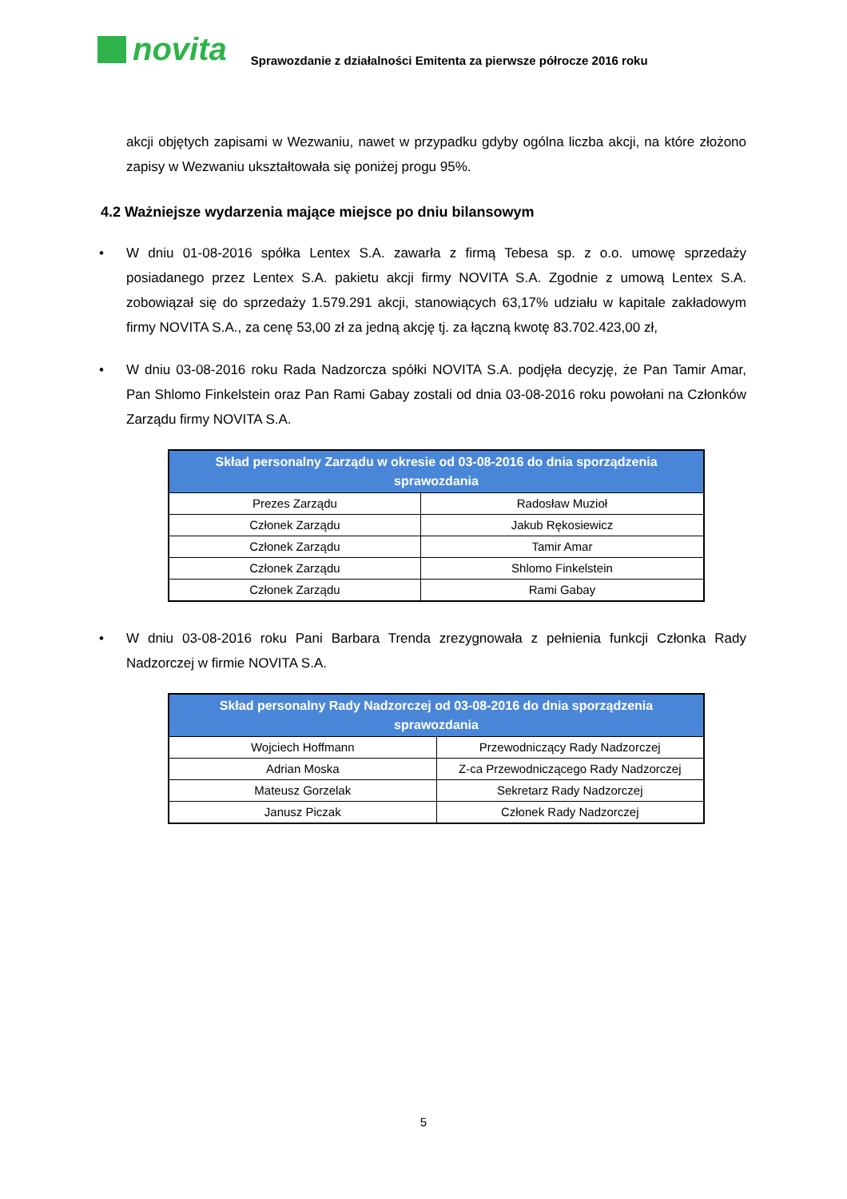novita
Sprawozdanie z działalności Emitenta za pierwsze półrocze 2016 roku
akcji objętych zapisami w Wezwaniu, nawet w przypadku gdyby ogólna liczba akcji, na które złożono zapisy w Wezwaniu ukształtowała się poniżej progu 95%.
4.2 Ważniejsze wydarzenia mające miejsce po dniu bilansowym
• W dniu 01-08-2016 spółka Lentex S.A. zawarła z firmą Tebesa sp. z o.o. umowę sprzedaży posiadanego przez Lentex S.A. pakietu akcji firmy NOVITA S.A. Zgodnie z umową Lentex S.A. zobowiązał się do sprzedaży 1.579.291 akcji, stanowiących 63,17% udziału w kapitale zakładowym firmy NOVITA S.A., za cenę 53,00 zł za jedną akcję tj. za łączną kwotę 83.702.423,00 zł,
• W dniu 03-08-2016 roku Rada Nadzorcza spółki NOVITA S.A. podjęła decyzję, że Pan Tamir Amar, Pan Shlomo Finkelstein oraz Pan Rami Gabay zostali od dnia 03-08-2016 roku powołani na Członków Zarządu firmy NOVITA S.A.
| Skład personalny Zarządu w okresie od 03-08-2016 do dnia sporządzenia sprawozdania | |
| --- | --- |
| Prezes Zarządu | Radosław Muzioł |
| Członek Zarządu | Jakub Rękosiewicz |
| Członek Zarządu | Tamir Amar |
| Członek Zarządu | Shlomo Finkelstein |
| Członek Zarządu | Rami Gabay |
• W dniu 03-08-2016 roku Pani Barbara Trenda zrezygnowała z pełnienia funkcji Członka Rady Nadzorczej w firmie NOVITA S.A.
| Skład personalny Rady Nadzorczej od 03-08-2016 do dnia sporządzenia sprawozdania | |
| --- | --- |
| Wojciech Hoffmann | Przewodniczący Rady Nadzorczej |
| Adrian Moska | Z-ca Przewodniczącego Rady Nadzorczej |
| Mateusz Gorzelak | Sekretarz Rady Nadzorczej |
| Janusz Piczak | Członek Rady Nadzorczej |
5